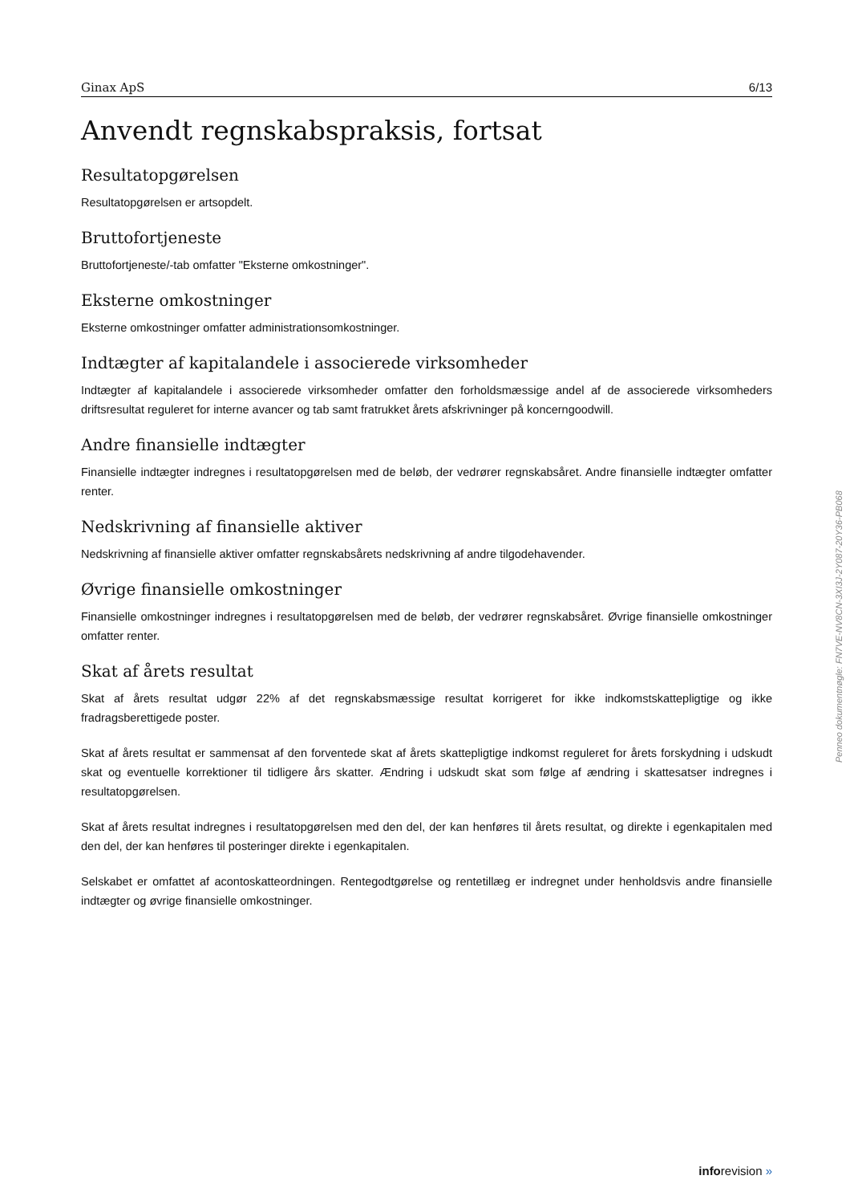Ginax ApS 6/13
Anvendt regnskabspraksis, fortsat
Resultatopgørelsen
Resultatopgørelsen er artsopdelt.
Bruttofortjeneste
Bruttofortjeneste/-tab omfatter "Eksterne omkostninger".
Eksterne omkostninger
Eksterne omkostninger omfatter administrationsomkostninger.
Indtægter af kapitalandele i associerede virksomheder
Indtægter af kapitalandele i associerede virksomheder omfatter den forholdsmæssige andel af de associerede virksomheders driftsresultat reguleret for interne avancer og tab samt fratrukket årets afskrivninger på koncerngoodwill.
Andre finansielle indtægter
Finansielle indtægter indregnes i resultatopgørelsen med de beløb, der vedrører regnskabsåret. Andre finansielle indtægter omfatter renter.
Nedskrivning af finansielle aktiver
Nedskrivning af finansielle aktiver omfatter regnskabsårets nedskrivning af andre tilgodehavender.
Øvrige finansielle omkostninger
Finansielle omkostninger indregnes i resultatopgørelsen med de beløb, der vedrører regnskabsåret. Øvrige finansielle omkostninger omfatter renter.
Skat af årets resultat
Skat af årets resultat udgør 22% af det regnskabsmæssige resultat korrigeret for ikke indkomstskattepligtige og ikke fradragsberettigede poster.
Skat af årets resultat er sammensat af den forventede skat af årets skattepligtige indkomst reguleret for årets forskydning i udskudt skat og eventuelle korrektioner til tidligere års skatter. Ændring i udskudt skat som følge af ændring i skattesatser indregnes i resultatopgørelsen.
Skat af årets resultat indregnes i resultatopgørelsen med den del, der kan henføres til årets resultat, og direkte i egenkapitalen med den del, der kan henføres til posteringer direkte i egenkapitalen.
Selskabet er omfattet af acontoskatteordningen. Rentegodtgørelse og rentetillæg er indregnet under henholdsvis andre finansielle indtægter og øvrige finansielle omkostninger.
Penneo dokumentnøgle: FN7VE-NV8CN-3XI3J-2Y087-20Y36-PB068
inforevision »